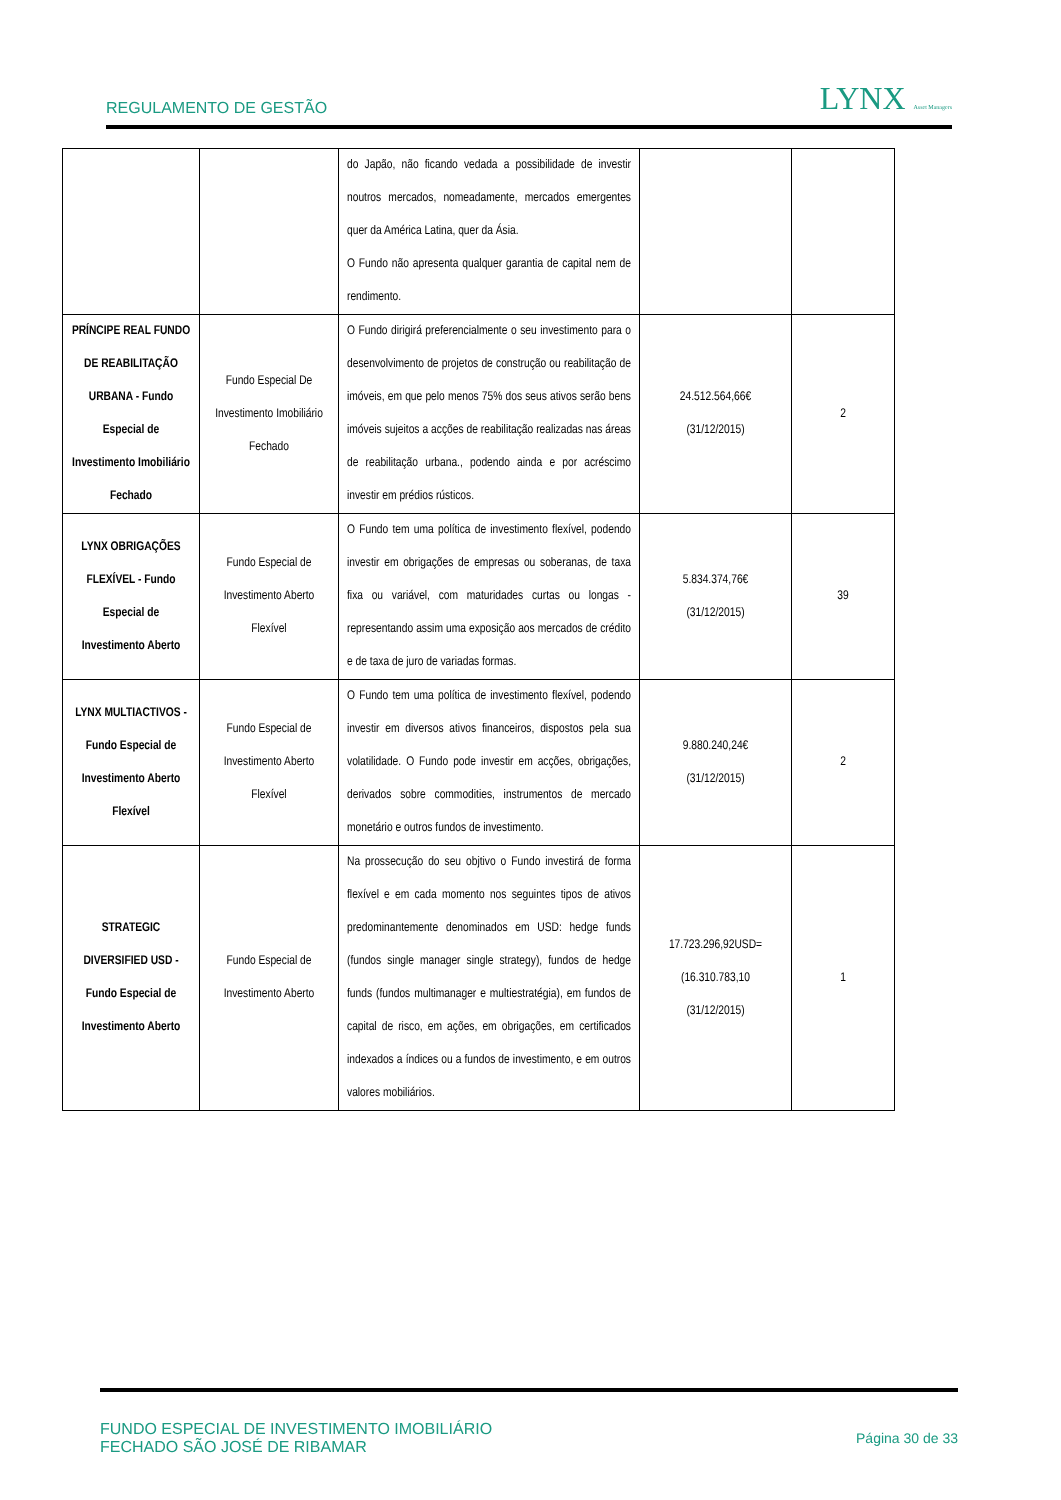REGULAMENTO DE GESTÃO
LYNX Asset Managers
| | | do Japão, não ficando vedada a possibilidade de investir noutros mercados, nomeadamente, mercados emergentes quer da América Latina, quer da Ásia. O Fundo não apresenta qualquer garantia de capital nem de rendimento. | | |
| PRÍNCIPE REAL FUNDO DE REABILITAÇÃO URBANA - Fundo Especial de Investimento Imobiliário Fechado | Fundo Especial De Investimento Imobiliário Fechado | O Fundo dirigirá preferencialmente o seu investimento para o desenvolvimento de projetos de construção ou reabilitação de imóveis, em que pelo menos 75% dos seus ativos serão bens imóveis sujeitos a acções de reabilitação realizadas nas áreas de reabilitação urbana., podendo ainda e por acréscimo investir em prédios rústicos. | 24.512.564,66€ (31/12/2015) | 2 |
| LYNX OBRIGAÇÕES FLEXÍVEL - Fundo Especial de Investimento Aberto | Fundo Especial de Investimento Aberto Flexível | O Fundo tem uma política de investimento flexível, podendo investir em obrigações de empresas ou soberanas, de taxa fixa ou variável, com maturidades curtas ou longas - representando assim uma exposição aos mercados de crédito e de taxa de juro de variadas formas. | 5.834.374,76€ (31/12/2015) | 39 |
| LYNX MULTIACTIVOS - Fundo Especial de Investimento Aberto Flexível | Fundo Especial de Investimento Aberto Flexível | O Fundo tem uma política de investimento flexível, podendo investir em diversos ativos financeiros, dispostos pela sua volatilidade. O Fundo pode investir em acções, obrigações, derivados sobre commodities, instrumentos de mercado monetário e outros fundos de investimento. | 9.880.240,24€ (31/12/2015) | 2 |
| STRATEGIC DIVERSIFIED USD - Fundo Especial de Investimento Aberto | Fundo Especial de Investimento Aberto | Na prossecução do seu objtivo o Fundo investirá de forma flexível e em cada momento nos seguintes tipos de ativos predominantemente denominados em USD: hedge funds (fundos single manager single strategy), fundos de hedge funds (fundos multimanager e multiestratégia), em fundos de capital de risco, em ações, em obrigações, em certificados indexados a índices ou a fundos de investimento, e em outros valores mobiliários. | 17.723.296,92USD=(16.310.783,10 (31/12/2015) | 1 |
FUNDO ESPECIAL DE INVESTIMENTO IMOBILIÁRIO
FECHADO SÃO JOSÉ DE RIBAMAR
Página 30 de 33